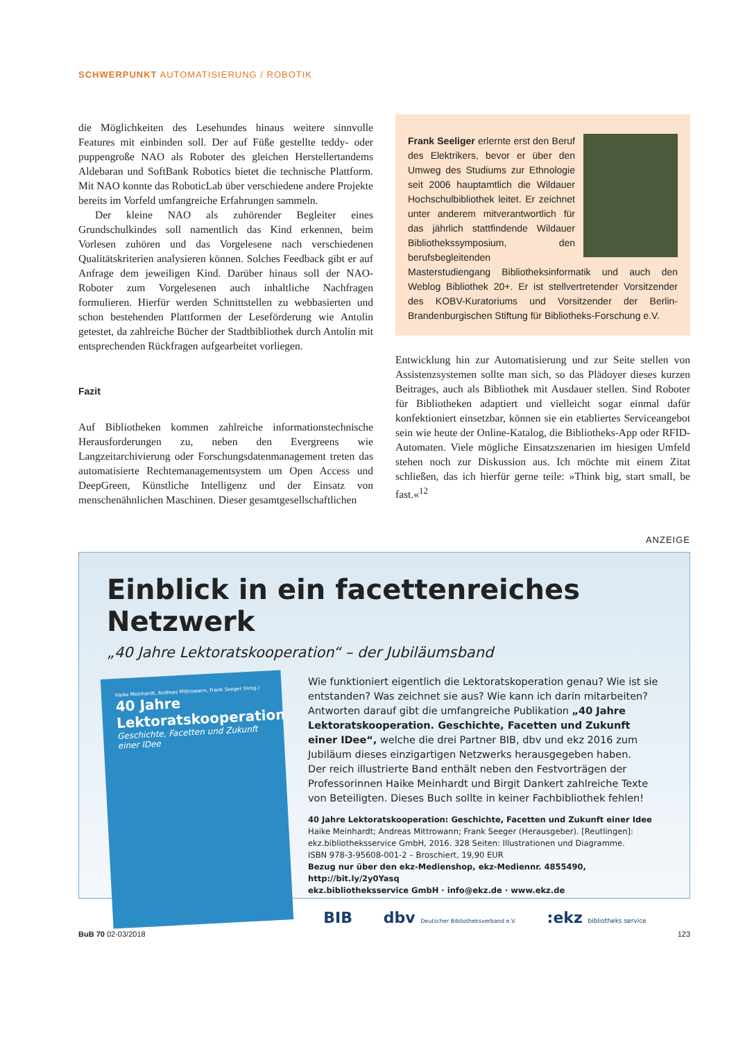SCHWERPUNKT AUTOMATISIERUNG / ROBOTIK
die Möglichkeiten des Lesehundes hinaus weitere sinnvolle Features mit einbinden soll. Der auf Füße gestellte teddy- oder puppengroße NAO als Roboter des gleichen Herstellertandems Aldebaran und SoftBank Robotics bietet die technische Plattform. Mit NAO konnte das RoboticLab über verschiedene andere Projekte bereits im Vorfeld umfangreiche Erfahrungen sammeln.
Der kleine NAO als zuhörender Begleiter eines Grundschulkindes soll namentlich das Kind erkennen, beim Vorlesen zuhören und das Vorgelesene nach verschiedenen Qualitätskriterien analysieren können. Solches Feedback gibt er auf Anfrage dem jeweiligen Kind. Darüber hinaus soll der NAO-Roboter zum Vorgelesenen auch inhaltliche Nachfragen formulieren. Hierfür werden Schnittstellen zu webbasierten und schon bestehenden Plattformen der Leseförderung wie Antolin getestet, da zahlreiche Bücher der Stadtbibliothek durch Antolin mit entsprechenden Rückfragen aufgearbeitet vorliegen.
Fazit
Auf Bibliotheken kommen zahlreiche informationstechnische Herausforderungen zu, neben den Evergreens wie Langzeitarchivierung oder Forschungsdatenmanagement treten das automatisierte Rechtemanagementsystem um Open Access und DeepGreen, Künstliche Intelligenz und der Einsatz von menschenähnlichen Maschinen. Dieser gesamtgesellschaftlichen
Frank Seeliger erlernte erst den Beruf des Elektrikers, bevor er über den Umweg des Studiums zur Ethnologie seit 2006 hauptamtlich die Wildauer Hochschulbibliothek leitet. Er zeichnet unter anderem mitverantwortlich für das jährlich stattfindende Wildauer Bibliothekssymposium, den berufsbegleitenden Masterstudiengang Bibliotheksinformatik und auch den Weblog Bibliothek 20+. Er ist stellvertretender Vorsitzender des KOBV-Kuratoriums und Vorsitzender der Berlin-Brandenburgischen Stiftung für Bibliotheks-Forschung e.V.
Entwicklung hin zur Automatisierung und zur Seite stellen von Assistenzsystemen sollte man sich, so das Plädoyer dieses kurzen Beitrages, auch als Bibliothek mit Ausdauer stellen. Sind Roboter für Bibliotheken adaptiert und vielleicht sogar einmal dafür konfektioniert einsetzbar, können sie ein etabliertes Serviceangebot sein wie heute der Online-Katalog, die Bibliotheks-App oder RFID-Automaten. Viele mögliche Einsatzszenarien im hiesigen Umfeld stehen noch zur Diskussion aus. Ich möchte mit einem Zitat schließen, das ich hierfür gerne teile: »Think big, start small, be fast.«<sup>12</sup>
ANZEIGE
Einblick in ein facettenreiches Netzwerk
„40 Jahre Lektoratskooperation“ – der Jubiläumsband
Haike Meinhardt, Andreas Mittrowann, Frank Seeger (Hrsg.)
40 Jahre
Lektoratskooperation
Geschichte, Facetten und Zukunft einer IDee
Wie funktioniert eigentlich die Lektoratskoperation genau? Wie ist sie entstanden? Was zeichnet sie aus? Wie kann ich darin mitarbeiten? Antworten darauf gibt die umfangreiche Publikation „40 Jahre Lektoratskooperation. Geschichte, Facetten und Zukunft einer IDee“, welche die drei Partner BIB, dbv und ekz 2016 zum Jubiläum dieses einzigartigen Netzwerks herausgegeben haben.
Der reich illustrierte Band enthält neben den Festvorträgen der Professorinnen Haike Meinhardt und Birgit Dankert zahlreiche Texte von Beteiligten. Dieses Buch sollte in keiner Fachbibliothek fehlen!
40 Jahre Lektoratskooperation: Geschichte, Facetten und Zukunft einer Idee
Haike Meinhardt; Andreas Mittrowann; Frank Seeger (Herausgeber). [Reutlingen]: ekz.bibliotheksservice GmbH, 2016. 328 Seiten: Illustrationen und Diagramme.
ISBN 978-3-95608-001-2 – Broschiert, 19,90 EUR
Bezug nur über den ekz-Medienshop, ekz-Mediennr. 4855490, http://bit.ly/2y0Yasq
ekz.bibliotheksservice GmbH · info@ekz.de · www.ekz.de
BIB dbv Deutscher Bibliotheksverband e.V.:ekz bibliotheks service
BuB 70 02-03/2018 123